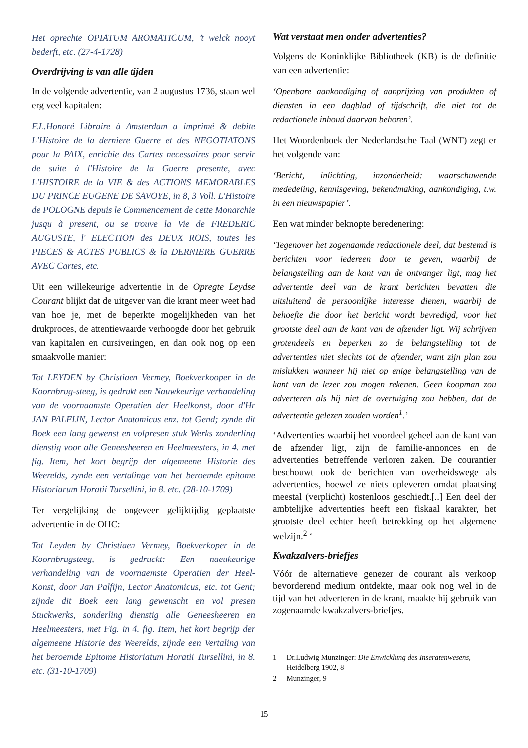Het oprechte OPIATUM AROMATICUM, ’t welck nooyt bederft, etc. (27-4-1728)
Overdrijving is van alle tijden
In de volgende advertentie, van 2 augustus 1736, staan wel erg veel kapitalen:
F.L.Honoré Libraire à Amsterdam a imprimé & debite L'Histoire de la derniere Guerre et des NEGOTIATONS pour la PAIX, enrichie des Cartes necessaires pour servir de suite à l'Histoire de la Guerre presente, avec L'HISTOIRE de la VIE & des ACTIONS MEMORABLES DU PRINCE EUGENE DE SAVOYE, in 8, 3 Voll. L'Histoire de POLOGNE depuis le Commencement de cette Monarchie jusqu à present, ou se trouve la Vie de FREDERIC AUGUSTE, l' ELECTION des DEUX ROIS, toutes les PIECES & ACTES PUBLICS & la DERNIERE GUERRE AVEC Cartes, etc.
Uit een willekeurige advertentie in de Opregte Leydse Courant blijkt dat de uitgever van die krant meer weet had van hoe je, met de beperkte moge­lijkheden van het drukproces, de attentiewaarde verhoogde door het gebruik van kapitalen en cursiveringen, en dan ook nog op een smaakvolle manier:
Tot LEYDEN by Christiaen Vermey, Boekverkooper in de Koornbrug-steeg, is gedrukt een Nauwkeurige verhandeling van de voornaamste Operatien der Heelkonst, door d'Hr JAN PALFIJN, Lector Anatomicus enz. tot Gend; zynde dit Boek een lang gewenst en volpresen stuk Werks zonderling dienstig voor alle Geneesheeren en Heelmeesters, in 4. met fig. Item, het kort begrijp der algemeene Historie des Weerelds, zynde een vertalinge van het beroemde epitome Historiarum Horatii Tursellini, in 8. etc. (28-10-1709)
Ter vergelijking de ongeveer gelijktijdig geplaatste advertentie in de OHC:
Tot Leyden by Christiaen Vermey, Boekverkoper in de Koornbrugsteeg, is gedruckt: Een naeukeurige verhandeling van de voornaemste Operatien der Heel-Konst, door Jan Palfijn, Lector Anatomicus, etc. tot Gent; zijnde dit Boek een lang gewenscht en vol presen Stuckwerks, sonderling dienstig alle Geneesheeren en Heelmeesters, met Fig. in 4. fig. Item, het kort begrijp der algemeene Historie des Weerelds, zijnde een Vertaling van het beroemde Epitome Historiatum Horatii Tursellini, in 8. etc. (31-10-1709)
Wat verstaat men onder advertenties?
Volgens de Koninklijke Bibliotheek (KB) is de definitie van een advertentie:
‘Openbare aankondiging of aanprijzing van produkten of diensten in een dagblad of tijdschrift, die niet tot de redactionele inhoud daarvan behoren’.
Het Woordenboek der Nederlandsche Taal (WNT) zegt er het volgende van:
‘Bericht, inlichting, inzonderheid: waarschuwende mededeling, kennisgeving, bekendmaking, aankondiging, t.w. in een nieuwspapier’.
Een wat minder beknopte beredenering:
‘Tegenover het zogenaamde redactionele deel, dat bestemd is berichten voor iedereen door te geven, waarbij de belangstelling aan de kant van de ontvanger ligt, mag het advertentie deel van de krant berichten bevatten die uitsluitend de persoonlijke interesse dienen, waarbij de behoefte die door het bericht wordt bevredigd, voor het grootste deel aan de kant van de afzender ligt. Wij schrijven grotendeels en beperken zo de belangstelling tot de advertenties niet slechts tot de afzender, want zijn plan zou mislukken wanneer hij niet op enige belangstelling van de kant van de lezer zou mogen rekenen. Geen koopman zou adverteren als hij niet de overtuiging zou hebben, dat de advertentie gelezen zouden worden<sup>1</sup>.’
‘Advertenties waarbij het voordeel geheel aan de kant van de afzender ligt, zijn de familie-annonces en de advertenties betreffende verloren zaken. De courantier beschouwt ook de berichten van overheidswege als advertenties, hoewel ze niets opleveren omdat plaatsing meestal (verplicht) kostenloos geschiedt.[..] Een deel der ambtelijke advertenties heeft een fiskaal karakter, het grootste deel echter heeft betrekking op het algemene welzijn.<sup>2</sup> ‘
Kwakzalvers-briefjes
Vóór de alternatieve genezer de courant als verkoop bevorderend medium ontdekte, maar ook nog wel in de tijd van het adverteren in de krant, maakte hij gebruik van zogenaamde kwakzalvers-briefjes.
1 Dr.Ludwig Munzinger: Die Enwicklung des Inseratenwesens, Heidelberg 1902, 8
2 Munzinger, 9
15